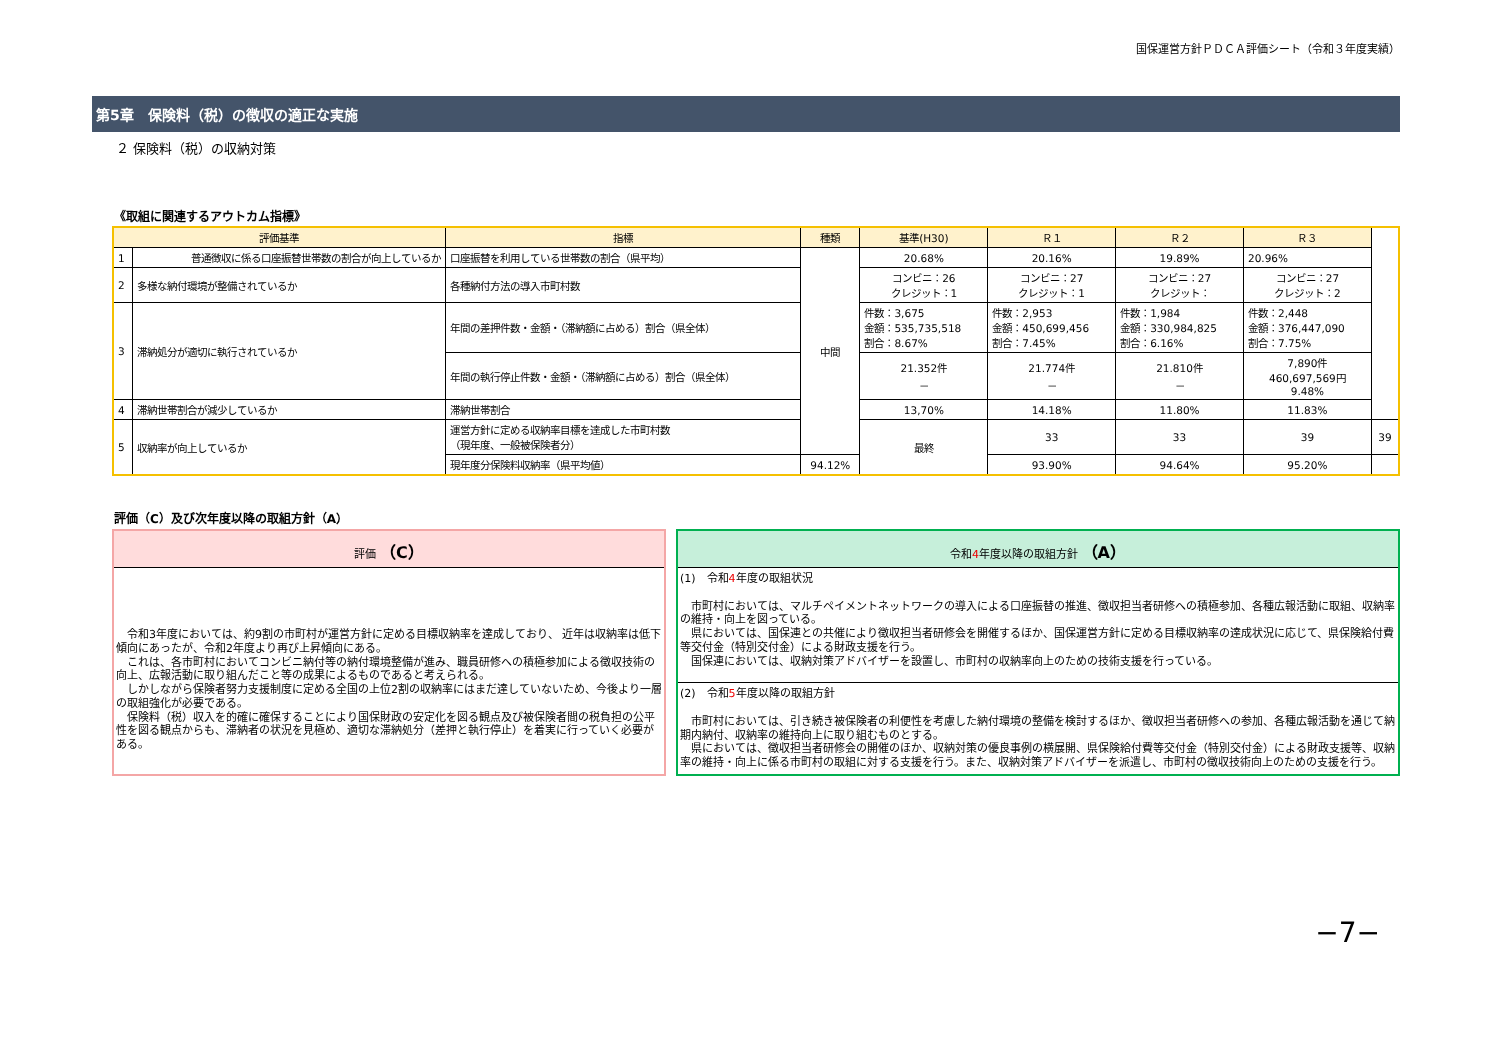国保運営方針ＰＤＣＡ評価シート（令和３年度実績）
第5章　保険料（税）の徴収の適正な実施
２ 保険料（税）の収納対策
《取組に関連するアウトカム指標》
| 評価基準 | | 指標 | 種類 | 基準(H30) | Ｒ１ | Ｒ２ | Ｒ３ | |
| --- | --- | --- | --- | --- | --- | --- | --- | --- |
| 1 | 普通徴収に係る口座振替世帯数の割合が向上しているか | 口座振替を利用している世帯数の割合（県平均） | 中間 | 20.68% | 20.16% | 19.89% | 20.96% | |
| 2 | 多様な納付環境が整備されているか | 各種納付方法の導入市町村数 | | コンビニ：26 クレジット：1 | コンビニ：27 クレジット：1 | コンビニ：27 クレジット： | コンビニ：27 クレジット：2 | |
| 3 | 滞納処分が適切に執行されているか | 年間の差押件数・金額・（滞納額に占める）割合（県全体） | | 件数：3,675 金額：535,735,518 割合：8.67% | 件数：2,953 金額：450,699,456 割合：7.45% | 件数：1,984 金額：330,984,825 割合：6.16% | 件数：2,448 金額：376,447,090 割合：7.75% | |
| | | 年間の執行停止件数・金額・（滞納額に占める）割合（県全体） | | 21.352件 － | 21.774件 － | 21.810件 － | 7,890件 460,697,569円 9.48% | |
| 4 | 滞納世帯割合が減少しているか | 滞納世帯割合 | | 13,70% | 14.18% | 11.80% | 11.83% | |
| 5 | 収納率が向上しているか | 運営方針に定める収納率目標を達成した市町村数 （現年度、一般被保険者分） | | 最終 | 33 | 33 | 39 | 39 |
| | | 現年度分保険料収納率（県平均値） | 94.12% | | 93.90% | 94.64% | 95.20% | |
評価（C）及び次年度以降の取組方針（A）
評価 （C）
　令和3年度においては、約9割の市町村が運営方針に定める目標収納率を達成しており、 近年は収納率は低下傾向にあったが、令和2年度より再び上昇傾向にある。
　これは、各市町村においてコンビニ納付等の納付環境整備が進み、職員研修への積極参加による徴収技術の向上、広報活動に取り組んだこと等の成果によるものであると考えられる。
　しかしながら保険者努力支援制度に定める全国の上位2割の収納率にはまだ達していないため、今後より一層の取組強化が必要である。
　保険料（税）収入を的確に確保することにより国保財政の安定化を図る観点及び被保険者間の税負担の公平性を図る観点からも、滞納者の状況を見極め、適切な滞納処分（差押と執行停止）を着実に行っていく必要がある。
令和4年度以降の取組方針 （A）
(1)　令和4年度の取組状況
　市町村においては、マルチペイメントネットワークの導入による口座振替の推進、徴収担当者研修への積極参加、各種広報活動に取組、収納率の維持・向上を図っている。
　県においては、国保連との共催により徴収担当者研修会を開催するほか、国保運営方針に定める目標収納率の達成状況に応じて、県保険給付費等交付金（特別交付金）による財政支援を行う。
　国保連においては、収納対策アドバイザーを設置し、市町村の収納率向上のための技術支援を行っている。
(2)　令和5年度以降の取組方針
　市町村においては、引き続き被保険者の利便性を考慮した納付環境の整備を検討するほか、徴収担当者研修への参加、各種広報活動を通じて納期内納付、収納率の維持向上に取り組むものとする。
　県においては、徴収担当者研修会の開催のほか、収納対策の優良事例の横展開、県保険給付費等交付金（特別交付金）による財政支援等、収納率の維持・向上に係る市町村の取組に対する支援を行う。また、収納対策アドバイザーを派遣し、市町村の徴収技術向上のための支援を行う。
−7−